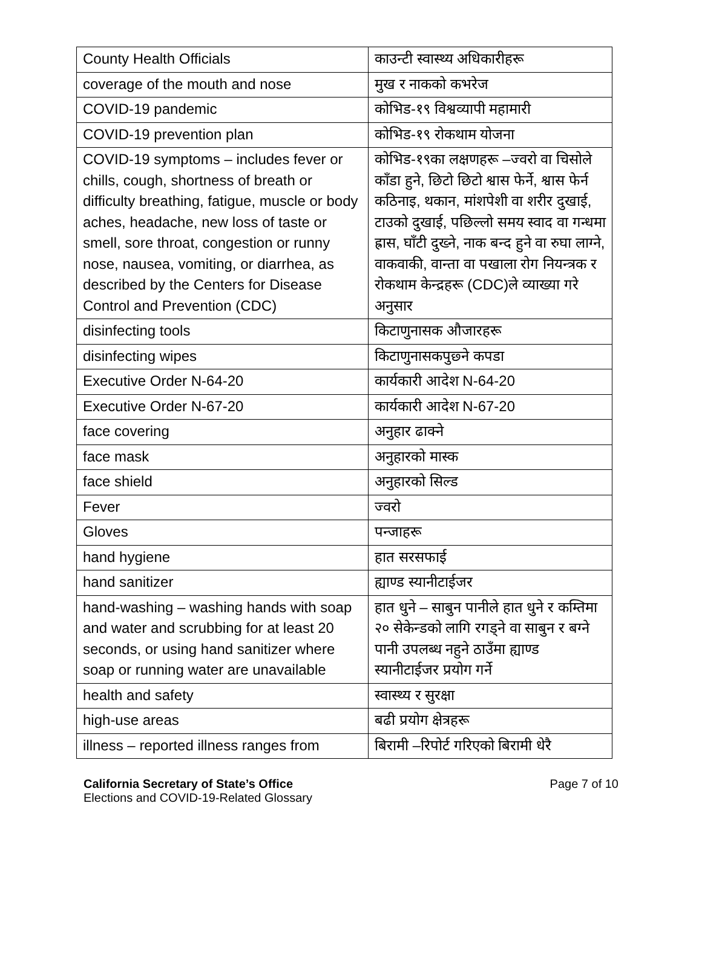| County Health Officials | काउन्टी स्वास्थ्य अधिकारीहरू |
| coverage of the mouth and nose | मुख र नाकको कभरेज |
| COVID-19 pandemic | कोभिड-१९ विश्वव्यापी महामारी |
| COVID-19 prevention plan | कोभिड-१९ रोकथाम योजना |
| COVID-19 symptoms – includes fever or chills, cough, shortness of breath or difficulty breathing, fatigue, muscle or body aches, headache, new loss of taste or smell, sore throat, congestion or runny nose, nausea, vomiting, or diarrhea, as described by the Centers for Disease Control and Prevention (CDC) | कोभिड-१९का लक्षणहरू –ज्वरो वा चिसोले काँडा हुने, छिटो छिटो श्वास फेर्ने, श्वास फेर्न कठिनाइ, थकान, मांशपेशी वा शरीर दुखाई, टाउको दुखाई, पछिल्लो समय स्वाद वा गन्धमा ह्रास, घाँटी दुख्ने, नाक बन्द हुने वा रुघा लाग्ने, वाकवाकी, वान्ता वा पखाला रोग नियन्त्रक र रोकथाम केन्द्रहरू (CDC)ले व्याख्या गरे अनुसार |
| disinfecting tools | किटाणुनासक औजारहरू |
| disinfecting wipes | किटाणुनासकपुछ्ने कपडा |
| Executive Order N-64-20 | कार्यकारी आदेश N-64-20 |
| Executive Order N-67-20 | कार्यकारी आदेश N-67-20 |
| face covering | अनुहार ढाक्ने |
| face mask | अनुहारको मास्क |
| face shield | अनुहारको सिल्ड |
| Fever | ज्वरो |
| Gloves | पन्जाहरू |
| hand hygiene | हात सरसफाई |
| hand sanitizer | ह्याण्ड स्यानीटाईजर |
| hand-washing – washing hands with soap and water and scrubbing for at least 20 seconds, or using hand sanitizer where soap or running water are unavailable | हात धुने – साबुन पानीले हात धुने र कम्तिमा २० सेकेन्डको लागि रगड्ने वा साबुन र बग्ने पानी उपलब्ध नहुने ठाउँमा ह्याण्ड स्यानीटाईजर प्रयोग गर्ने |
| health and safety | स्वास्थ्य र सुरक्षा |
| high-use areas | बढी प्रयोग क्षेत्रहरू |
| illness – reported illness ranges from | बिरामी –रिपोर्ट गरिएको बिरामी धेरै |
California Secretary of State’s Office
Elections and COVID-19-Related Glossary
Page 7 of 10